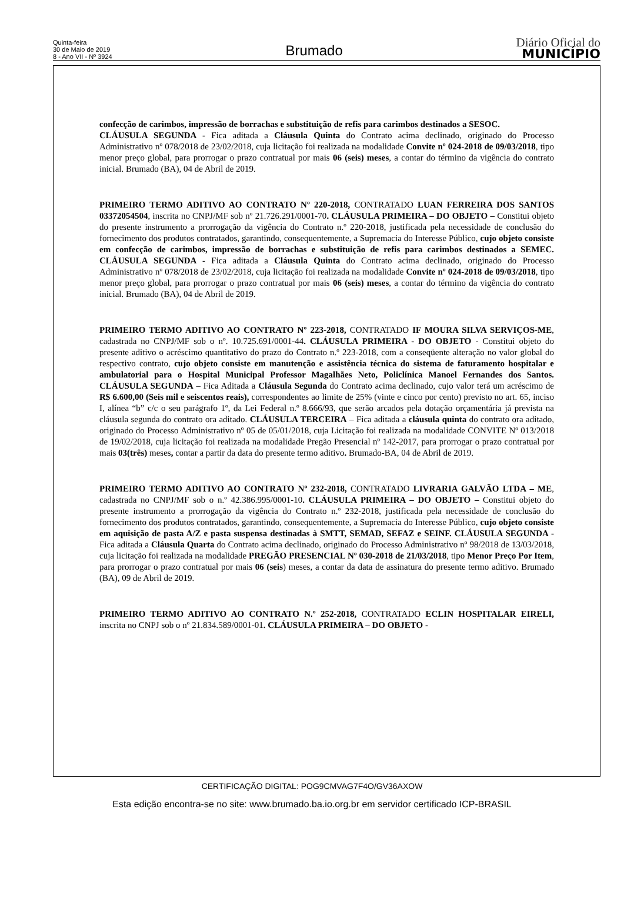Quinta-feira
30 de Maio de 2019
8 - Ano VII - Nº 3924
Brumado
Diário Oficial do
MUNICÍPIO
confecção de carimbos, impressão de borrachas e substituição de refis para carimbos destinados a SESOC.
CLÁUSULA SEGUNDA - Fica aditada a Cláusula Quinta do Contrato acima declinado, originado do Processo Administrativo nº 078/2018 de 23/02/2018, cuja licitação foi realizada na modalidade Convite nº 024-2018 de 09/03/2018, tipo menor preço global, para prorrogar o prazo contratual por mais 06 (seis) meses, a contar do término da vigência do contrato inicial. Brumado (BA), 04 de Abril de 2019.
PRIMEIRO TERMO ADITIVO AO CONTRATO Nº 220-2018, CONTRATADO LUAN FERREIRA DOS SANTOS 03372054504, inscrita no CNPJ/MF sob nº 21.726.291/0001-70. CLÁUSULA PRIMEIRA – DO OBJETO – Constitui objeto do presente instrumento a prorrogação da vigência do Contrato n.º 220-2018, justificada pela necessidade de conclusão do fornecimento dos produtos contratados, garantindo, consequentemente, a Supremacia do Interesse Público, cujo objeto consiste em confecção de carimbos, impressão de borrachas e substituição de refis para carimbos destinados a SEMEC. CLÁUSULA SEGUNDA - Fica aditada a Cláusula Quinta do Contrato acima declinado, originado do Processo Administrativo nº 078/2018 de 23/02/2018, cuja licitação foi realizada na modalidade Convite nº 024-2018 de 09/03/2018, tipo menor preço global, para prorrogar o prazo contratual por mais 06 (seis) meses, a contar do término da vigência do contrato inicial. Brumado (BA), 04 de Abril de 2019.
PRIMEIRO TERMO ADITIVO AO CONTRATO Nº 223-2018, CONTRATADO IF MOURA SILVA SERVIÇOS-ME, cadastrada no CNPJ/MF sob o nº. 10.725.691/0001-44. CLÁUSULA PRIMEIRA - DO OBJETO - Constitui objeto do presente aditivo o acréscimo quantitativo do prazo do Contrato n.º 223-2018, com a conseqüente alteração no valor global do respectivo contrato, cujo objeto consiste em manutenção e assistência técnica do sistema de faturamento hospitalar e ambulatorial para o Hospital Municipal Professor Magalhães Neto, Policlínica Manoel Fernandes dos Santos. CLÁUSULA SEGUNDA – Fica Aditada a Cláusula Segunda do Contrato acima declinado, cujo valor terá um acréscimo de R$ 6.600,00 (Seis mil e seiscentos reais), correspondentes ao limite de 25% (vinte e cinco por cento) previsto no art. 65, inciso I, alínea “b” c/c o seu parágrafo 1º, da Lei Federal n.º 8.666/93, que serão arcados pela dotação orçamentária já prevista na cláusula segunda do contrato ora aditado. CLÁUSULA TERCEIRA – Fica aditada a cláusula quinta do contrato ora aditado, originado do Processo Administrativo nº 05 de 05/01/2018, cuja Licitação foi realizada na modalidade CONVITE Nº 013/2018 de 19/02/2018, cuja licitação foi realizada na modalidade Pregão Presencial nº 142-2017, para prorrogar o prazo contratual por mais 03(três) meses, contar a partir da data do presente termo aditivo. Brumado-BA, 04 de Abril de 2019.
PRIMEIRO TERMO ADITIVO AO CONTRATO Nº 232-2018, CONTRATADO LIVRARIA GALVÃO LTDA – ME, cadastrada no CNPJ/MF sob o n.º 42.386.995/0001-10. CLÁUSULA PRIMEIRA – DO OBJETO – Constitui objeto do presente instrumento a prorrogação da vigência do Contrato n.º 232-2018, justificada pela necessidade de conclusão do fornecimento dos produtos contratados, garantindo, consequentemente, a Supremacia do Interesse Público, cujo objeto consiste em aquisição de pasta A/Z e pasta suspensa destinadas à SMTT, SEMAD, SEFAZ e SEINF. CLÁUSULA SEGUNDA - Fica aditada a Cláusula Quarta do Contrato acima declinado, originado do Processo Administrativo nº 98/2018 de 13/03/2018, cuja licitação foi realizada na modalidade PREGÃO PRESENCIAL Nº 030-2018 de 21/03/2018, tipo Menor Preço Por Item, para prorrogar o prazo contratual por mais 06 (seis) meses, a contar da data de assinatura do presente termo aditivo. Brumado (BA), 09 de Abril de 2019.
PRIMEIRO TERMO ADITIVO AO CONTRATO N.º 252-2018, CONTRATADO ECLIN HOSPITALAR EIRELI, inscrita no CNPJ sob o nº 21.834.589/0001-01. CLÁUSULA PRIMEIRA – DO OBJETO -
CERTIFICAÇÃO DIGITAL: POG9CMVAG7F4O/GV36AXOW
Esta edição encontra-se no site: www.brumado.ba.io.org.br em servidor certificado ICP-BRASIL